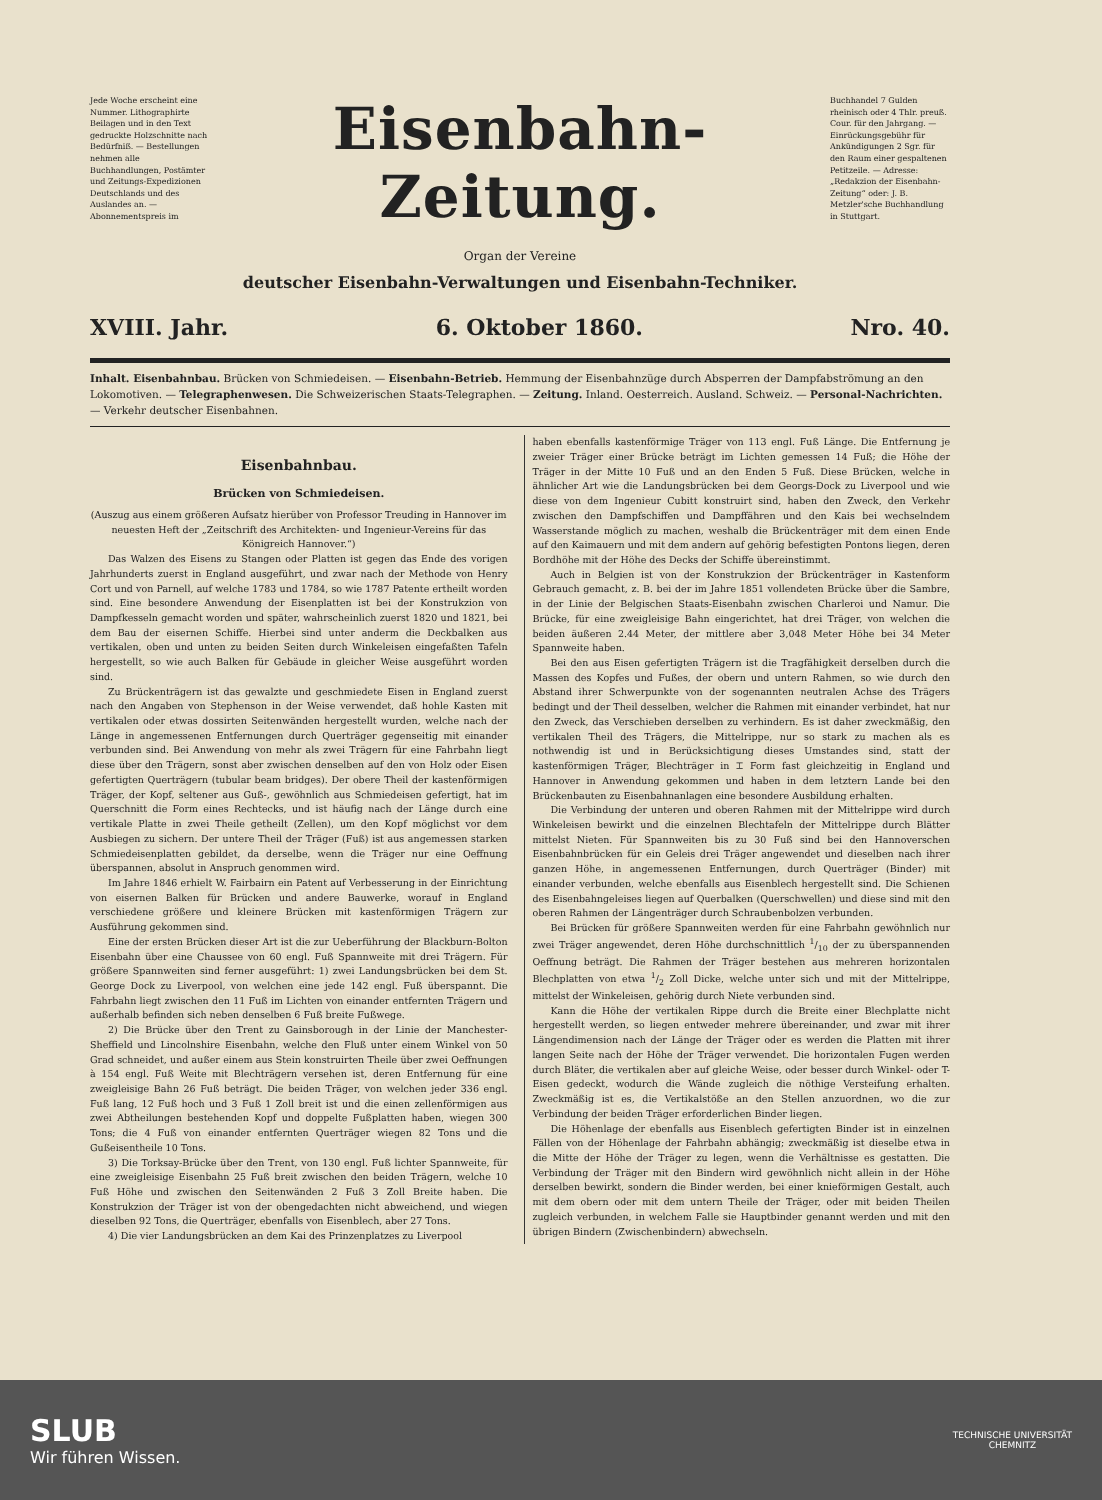Jede Woche erscheint eine Nummer. Lithographirte Beilagen und in den Text gedruckte Holzschnitte nach Bedürfniß. — Bestellungen nehmen alle Buchhandlungen, Postämter und Zeitungs-Expedizionen Deutschlands und des Auslandes an. — Abonnementspreis im
Eisenbahn-Zeitung.
Organ der Vereine
deutscher Eisenbahn-Verwaltungen und Eisenbahn-Techniker.
Buchhandel 7 Gulden rheinisch oder 4 Thlr. preuß. Cour. für den Jahrgang. — Einrückungsgebühr für Ankündigungen 2 Sgr. für den Raum einer gespaltenen Petitzeile. — Adresse: „Redakzion der Eisenbahn-Zeitung“ oder: J. B. Metzler'sche Buchhandlung in Stuttgart.
XVIII. Jahr. 6. Oktober 1860. Nro. 40.
Inhalt. Eisenbahnbau. Brücken von Schmiedeisen. — Eisenbahn-Betrieb. Hemmung der Eisenbahnzüge durch Absperren der Dampfabströmung an den Lokomotiven. — Telegraphenwesen. Die Schweizerischen Staats-Telegraphen. — Zeitung. Inland. Oesterreich. Ausland. Schweiz. — Personal-Nachrichten. — Verkehr deutscher Eisenbahnen.
Eisenbahnbau.
Brücken von Schmiedeisen.
(Auszug aus einem größeren Aufsatz hierüber von Professor Treuding in Hannover im neuesten Heft der „Zeitschrift des Architekten- und Ingenieur-Vereins für das Königreich Hannover.“)
Das Walzen des Eisens zu Stangen oder Platten ist gegen das Ende des vorigen Jahrhunderts zuerst in England ausgeführt, und zwar nach der Methode von Henry Cort und von Parnell, auf welche 1783 und 1784, so wie 1787 Patente ertheilt worden sind. Eine besondere Anwendung der Eisenplatten ist bei der Konstrukzion von Dampfkesseln gemacht worden und später, wahrscheinlich zuerst 1820 und 1821, bei dem Bau der eisernen Schiffe. Hierbei sind unter anderm die Deckbalken aus vertikalen, oben und unten zu beiden Seiten durch Winkeleisen eingefaßten Tafeln hergestellt, so wie auch Balken für Gebäude in gleicher Weise ausgeführt worden sind.
Zu Brückenträgern ist das gewalzte und geschmiedete Eisen in England zuerst nach den Angaben von Stephenson in der Weise verwendet, daß hohle Kasten mit vertikalen oder etwas dossirten Seitenwänden hergestellt wurden, welche nach der Länge in angemessenen Entfernungen durch Querträger gegenseitig mit einander verbunden sind. Bei Anwendung von mehr als zwei Trägern für eine Fahrbahn liegt diese über den Trägern, sonst aber zwischen denselben auf den von Holz oder Eisen gefertigten Querträgern (tubular beam bridges). Der obere Theil der kastenförmigen Träger, der Kopf, seltener aus Guß-, gewöhnlich aus Schmiedeisen gefertigt, hat im Querschnitt die Form eines Rechtecks, und ist häufig nach der Länge durch eine vertikale Platte in zwei Theile getheilt (Zellen), um den Kopf möglichst vor dem Ausbiegen zu sichern. Der untere Theil der Träger (Fuß) ist aus angemessen starken Schmiedeisenplatten gebildet, da derselbe, wenn die Träger nur eine Oeffnung überspannen, absolut in Anspruch genommen wird.
Im Jahre 1846 erhielt W. Fairbairn ein Patent auf Verbesserung in der Einrichtung von eisernen Balken für Brücken und andere Bauwerke, worauf in England verschiedene größere und kleinere Brücken mit kastenförmigen Trägern zur Ausführung gekommen sind.
Eine der ersten Brücken dieser Art ist die zur Ueberführung der Blackburn-Bolton Eisenbahn über eine Chaussee von 60 engl. Fuß Spannweite mit drei Trägern. Für größere Spannweiten sind ferner ausgeführt: 1) zwei Landungsbrücken bei dem St. George Dock zu Liverpool, von welchen eine jede 142 engl. Fuß überspannt. Die Fahrbahn liegt zwischen den 11 Fuß im Lichten von einander entfernten Trägern und außerhalb befinden sich neben denselben 6 Fuß breite Fußwege.
2) Die Brücke über den Trent zu Gainsborough in der Linie der Manchester-Sheffield und Lincolnshire Eisenbahn, welche den Fluß unter einem Winkel von 50 Grad schneidet, und außer einem aus Stein konstruirten Theile über zwei Oeffnungen à 154 engl. Fuß Weite mit Blechträgern versehen ist, deren Entfernung für eine zweigleisige Bahn 26 Fuß beträgt. Die beiden Träger, von welchen jeder 336 engl. Fuß lang, 12 Fuß hoch und 3 Fuß 1 Zoll breit ist und die einen zellenförmigen aus zwei Abtheilungen bestehenden Kopf und doppelte Fußplatten haben, wiegen 300 Tons; die 4 Fuß von einander entfernten Querträger wiegen 82 Tons und die Gußeisentheile 10 Tons.
3) Die Torksay-Brücke über den Trent, von 130 engl. Fuß lichter Spannweite, für eine zweigleisige Eisenbahn 25 Fuß breit zwischen den beiden Trägern, welche 10 Fuß Höhe und zwischen den Seitenwänden 2 Fuß 3 Zoll Breite haben. Die Konstrukzion der Träger ist von der obengedachten nicht abweichend, und wiegen dieselben 92 Tons, die Querträger, ebenfalls von Eisenblech, aber 27 Tons.
4) Die vier Landungsbrücken an dem Kai des Prinzenplatzes zu Liverpool
haben ebenfalls kastenförmige Träger von 113 engl. Fuß Länge. Die Entfernung je zweier Träger einer Brücke beträgt im Lichten gemessen 14 Fuß; die Höhe der Träger in der Mitte 10 Fuß und an den Enden 5 Fuß. Diese Brücken, welche in ähnlicher Art wie die Landungsbrücken bei dem Georgs-Dock zu Liverpool und wie diese von dem Ingenieur Cubitt konstruirt sind, haben den Zweck, den Verkehr zwischen den Dampfschiffen und Dampffähren und den Kais bei wechselndem Wasserstande möglich zu machen, weshalb die Brückenträger mit dem einen Ende auf den Kaimauern und mit dem andern auf gehörig befestigten Pontons liegen, deren Bordhöhe mit der Höhe des Decks der Schiffe übereinstimmt.
Auch in Belgien ist von der Konstrukzion der Brückenträger in Kastenform Gebrauch gemacht, z. B. bei der im Jahre 1851 vollendeten Brücke über die Sambre, in der Linie der Belgischen Staats-Eisenbahn zwischen Charleroi und Namur. Die Brücke, für eine zweigleisige Bahn eingerichtet, hat drei Träger, von welchen die beiden äußeren 2.44 Meter, der mittlere aber 3,048 Meter Höhe bei 34 Meter Spannweite haben.
Bei den aus Eisen gefertigten Trägern ist die Tragfähigkeit derselben durch die Massen des Kopfes und Fußes, der obern und untern Rahmen, so wie durch den Abstand ihrer Schwerpunkte von der sogenannten neutralen Achse des Trägers bedingt und der Theil desselben, welcher die Rahmen mit einander verbindet, hat nur den Zweck, das Verschieben derselben zu verhindern. Es ist daher zweckmäßig, den vertikalen Theil des Trägers, die Mittelrippe, nur so stark zu machen als es nothwendig ist und in Berücksichtigung dieses Umstandes sind, statt der kastenförmigen Träger, Blechträger in ⌶ Form fast gleichzeitig in England und Hannover in Anwendung gekommen und haben in dem letztern Lande bei den Brückenbauten zu Eisenbahnanlagen eine besondere Ausbildung erhalten.
Die Verbindung der unteren und oberen Rahmen mit der Mittelrippe wird durch Winkeleisen bewirkt und die einzelnen Blechtafeln der Mittelrippe durch Blätter mittelst Nieten. Für Spannweiten bis zu 30 Fuß sind bei den Hannoverschen Eisenbahnbrücken für ein Geleis drei Träger angewendet und dieselben nach ihrer ganzen Höhe, in angemessenen Entfernungen, durch Querträger (Binder) mit einander verbunden, welche ebenfalls aus Eisenblech hergestellt sind. Die Schienen des Eisenbahngeleises liegen auf Querbalken (Querschwellen) und diese sind mit den oberen Rahmen der Längenträger durch Schraubenbolzen verbunden.
Bei Brücken für größere Spannweiten werden für eine Fahrbahn gewöhnlich nur zwei Träger angewendet, deren Höhe durchschnittlich 1/10 der zu überspannenden Oeffnung beträgt. Die Rahmen der Träger bestehen aus mehreren horizontalen Blechplatten von etwa 1/2 Zoll Dicke, welche unter sich und mit der Mittelrippe, mittelst der Winkeleisen, gehörig durch Niete verbunden sind.
Kann die Höhe der vertikalen Rippe durch die Breite einer Blechplatte nicht hergestellt werden, so liegen entweder mehrere übereinander, und zwar mit ihrer Längendimension nach der Länge der Träger oder es werden die Platten mit ihrer langen Seite nach der Höhe der Träger verwendet. Die horizontalen Fugen werden durch Bläter, die vertikalen aber auf gleiche Weise, oder besser durch Winkel- oder T-Eisen gedeckt, wodurch die Wände zugleich die nöthige Versteifung erhalten. Zweckmäßig ist es, die Vertikalstöße an den Stellen anzuordnen, wo die zur Verbindung der beiden Träger erforderlichen Binder liegen.
Die Höhenlage der ebenfalls aus Eisenblech gefertigten Binder ist in einzelnen Fällen von der Höhenlage der Fahrbahn abhängig; zweckmäßig ist dieselbe etwa in die Mitte der Höhe der Träger zu legen, wenn die Verhältnisse es gestatten. Die Verbindung der Träger mit den Bindern wird gewöhnlich nicht allein in der Höhe derselben bewirkt, sondern die Binder werden, bei einer knieförmigen Gestalt, auch mit dem obern oder mit dem untern Theile der Träger, oder mit beiden Theilen zugleich verbunden, in welchem Falle sie Hauptbinder genannt werden und mit den übrigen Bindern (Zwischenbindern) abwechseln.
SLUB
Wir führen Wissen.
TECHNISCHE UNIVERSITÄT
CHEMNITZ